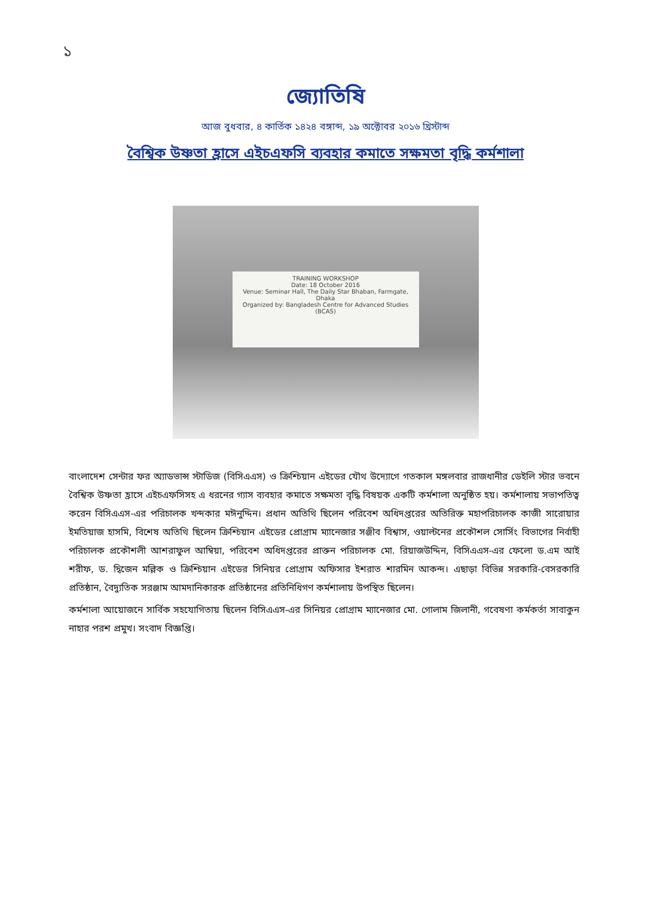১
জ্যোতিষি
আজ বুধবার, ৪ কার্তিক ১৪২৪ বঙ্গাব্দ, ১৯ অক্টোবর ২০১৬ খ্রিস্টাব্দ
বৈশ্বিক উষ্ণতা হ্রাসে এইচএফসি ব্যবহার কমাতে সক্ষমতা বৃদ্ধি কর্মশালা
TRAINING WORKSHOP
Date: 18 October 2016
Venue: Seminar Hall, The Daily Star Bhaban, Farmgate, Dhaka
Organized by: Bangladesh Centre for Advanced Studies (BCAS)
বাংলাদেশ সেন্টার ফর অ্যাডভান্স স্টাডিজ (বিসিএএস) ও ক্রিশ্চিয়ান এইডের যৌথ উদ্যোগে গতকাল মঙ্গলবার রাজধানীর ডেইলি স্টার ভবনে বৈশ্বিক উষ্ণতা হ্রাসে এইচএফসিসহ এ ধরনের গ্যাস ব্যবহার কমাতে সক্ষমতা বৃদ্ধি বিষয়ক একটি কর্মশালা অনুষ্ঠিত হয়। কর্মশালায় সভাপতিত্ব করেন বিসিএএস-এর পরিচালক খন্দকার মঈনুদ্দিন। প্রধান অতিথি ছিলেন পরিবেশ অধিদপ্তরের অতিরিক্ত মহাপরিচালক কাজী সারোয়ার ইমতিয়াজ হাসমি, বিশেষ অতিথি ছিলেন ক্রিশ্চিয়ান এইডের প্রোগ্রাম ম্যানেজার সঞ্জীব বিশ্বাস, ওয়াল্টনের প্রকৌশল সোর্সিং বিভাগের নির্বাহী পরিচালক প্রকৌশলী আশরাফুল আম্বিয়া, পরিবেশ অধিদপ্তরের প্রাক্তন পরিচালক মো. রিয়াজউদ্দিন, বিসিএএস-এর ফেলো ড.এম আই শরীফ, ড. দ্বিজেন মল্লিক ও ক্রিশ্চিয়ান এইডের সিনিয়র প্রোগ্রাম অফিসার ইশরাত শারমিন আকন্দ। এছাড়া বিভিন্ন সরকারি-বেসরকারি প্রতিষ্ঠান, বৈদ্যুতিক সরঞ্জাম আমদানিকারক প্রতিষ্ঠানের প্রতিনিধিগণ কর্মশালায় উপস্থিত ছিলেন।
কর্মশালা আয়োজনে সার্বিক সহযোগিতায় ছিলেন বিসিএএস-এর সিনিয়র প্রোগ্রাম ম্যানেজার মো. গোলাম জিলানী, গবেষণা কর্মকর্তা সাবাকুন নাহার পরশ প্রমুখ। সংবাদ বিজ্ঞপ্তি।